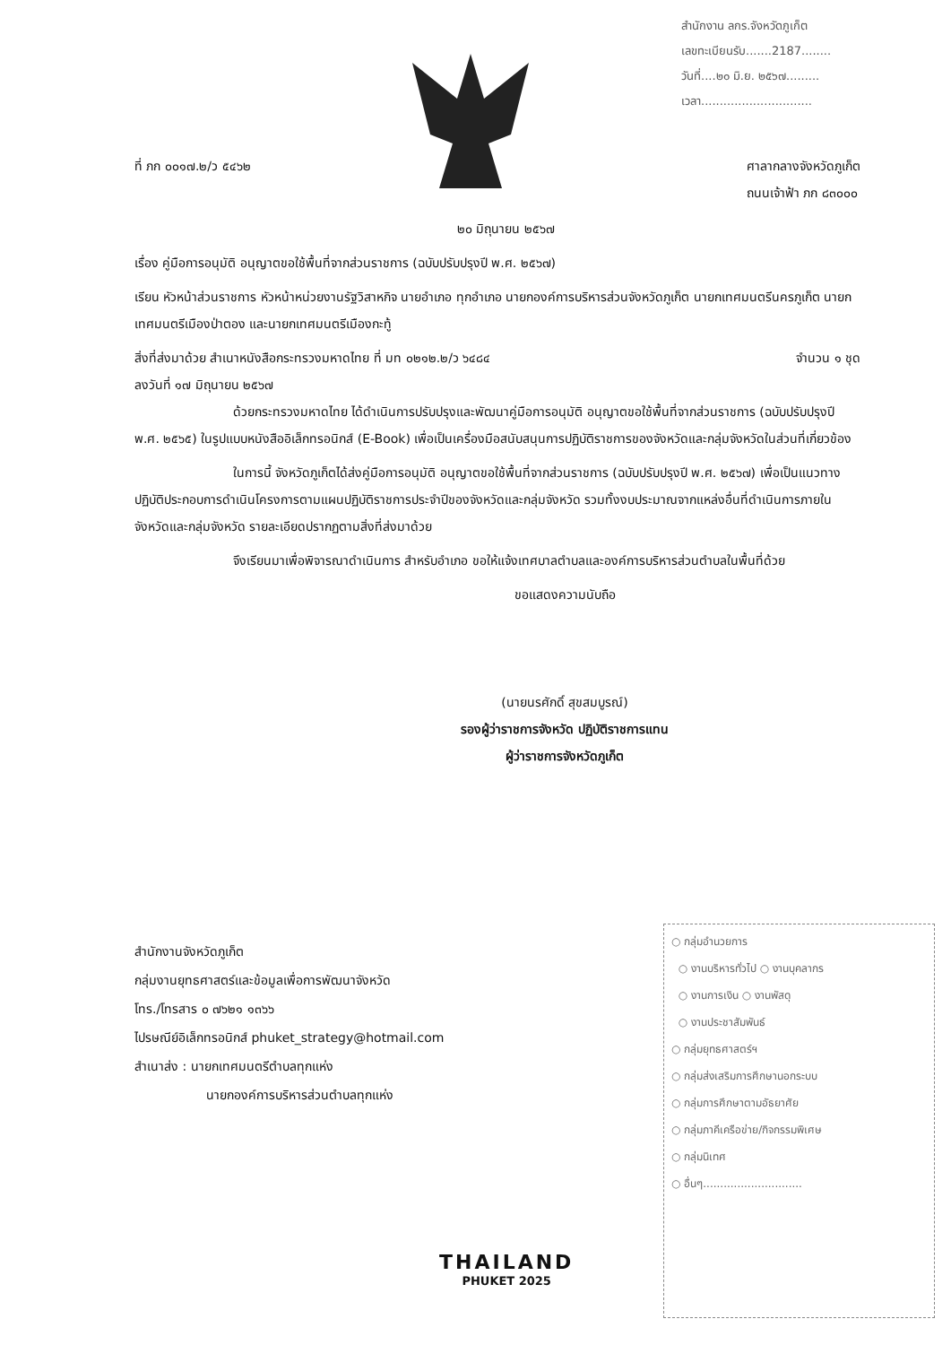สำนักงาน ลกร.จังหวัดภูเก็ต
เลขทะเบียนรับ.......2187........
วันที่....๒๐ มิ.ย. ๒๕๖๗.........
เวลา..............................
ที่ ภก ๐๐๑๗.๒/ว ๕๔๖๒ ศาลากลางจังหวัดภูเก็ต
ถนนเจ้าฟ้า ภก ๘๓๐๐๐
๒๐ มิถุนายน ๒๕๖๗
เรื่อง คู่มือการอนุมัติ อนุญาตขอใช้พื้นที่จากส่วนราชการ (ฉบับปรับปรุงปี พ.ศ. ๒๕๖๗)
เรียน หัวหน้าส่วนราชการ หัวหน้าหน่วยงานรัฐวิสาหกิจ นายอำเภอ ทุกอำเภอ นายกองค์การบริหารส่วนจังหวัดภูเก็ต นายกเทศมนตรีนครภูเก็ต นายกเทศมนตรีเมืองป่าตอง และนายกเทศมนตรีเมืองกะทู้
สิ่งที่ส่งมาด้วย สำเนาหนังสือกระทรวงมหาดไทย ที่ มท ๐๒๑๒.๒/ว ๖๔๘๔
ลงวันที่ ๑๗ มิถุนายน ๒๕๖๗ จำนวน ๑ ชุด
ด้วยกระทรวงมหาดไทย ได้ดำเนินการปรับปรุงและพัฒนาคู่มือการอนุมัติ อนุญาตขอใช้พื้นที่จากส่วนราชการ (ฉบับปรับปรุงปี พ.ศ. ๒๕๖๕) ในรูปแบบหนังสืออิเล็กทรอนิกส์ (E-Book) เพื่อเป็นเครื่องมือสนับสนุนการปฏิบัติราชการของจังหวัดและกลุ่มจังหวัดในส่วนที่เกี่ยวข้อง
ในการนี้ จังหวัดภูเก็ตได้ส่งคู่มือการอนุมัติ อนุญาตขอใช้พื้นที่จากส่วนราชการ (ฉบับปรับปรุงปี พ.ศ. ๒๕๖๗) เพื่อเป็นแนวทางปฏิบัติประกอบการดำเนินโครงการตามแผนปฏิบัติราชการประจำปีของจังหวัดและกลุ่มจังหวัด รวมทั้งงบประมาณจากแหล่งอื่นที่ดำเนินการภายในจังหวัดและกลุ่มจังหวัด รายละเอียดปรากฏตามสิ่งที่ส่งมาด้วย
จึงเรียนมาเพื่อพิจารณาดำเนินการ สำหรับอำเภอ ขอให้แจ้งเทศบาลตำบลและองค์การบริหารส่วนตำบลในพื้นที่ด้วย
ขอแสดงความนับถือ
(นายนรศักดิ์ สุขสมบูรณ์)
รองผู้ว่าราชการจังหวัด ปฏิบัติราชการแทน
ผู้ว่าราชการจังหวัดภูเก็ต
สำนักงานจังหวัดภูเก็ต
กลุ่มงานยุทธศาสตร์และข้อมูลเพื่อการพัฒนาจังหวัด
โทร./โทรสาร ๐ ๗๖๒๑ ๑๓๖๖
ไปรษณีย์อิเล็กทรอนิกส์ phuket_strategy@hotmail.com
สำเนาส่ง : นายกเทศมนตรีตำบลทุกแห่ง
นายกองค์การบริหารส่วนตำบลทุกแห่ง
○ กลุ่มอำนวยการ
○ งานบริหารทั่วไป ○ งานบุคลากร
○ งานการเงิน ○ งานพัสดุ
○ งานประชาสัมพันธ์
○ กลุ่มยุทธศาสตร์ฯ
○ กลุ่มส่งเสริมการศึกษานอกระบบ
○ กลุ่มการศึกษาตามอัธยาศัย
○ กลุ่มภาคีเครือข่าย/กิจกรรมพิเศษ
○ กลุ่มนิเทศ
○ อื่นๆ.............................
THAILAND
PHUKET 2025